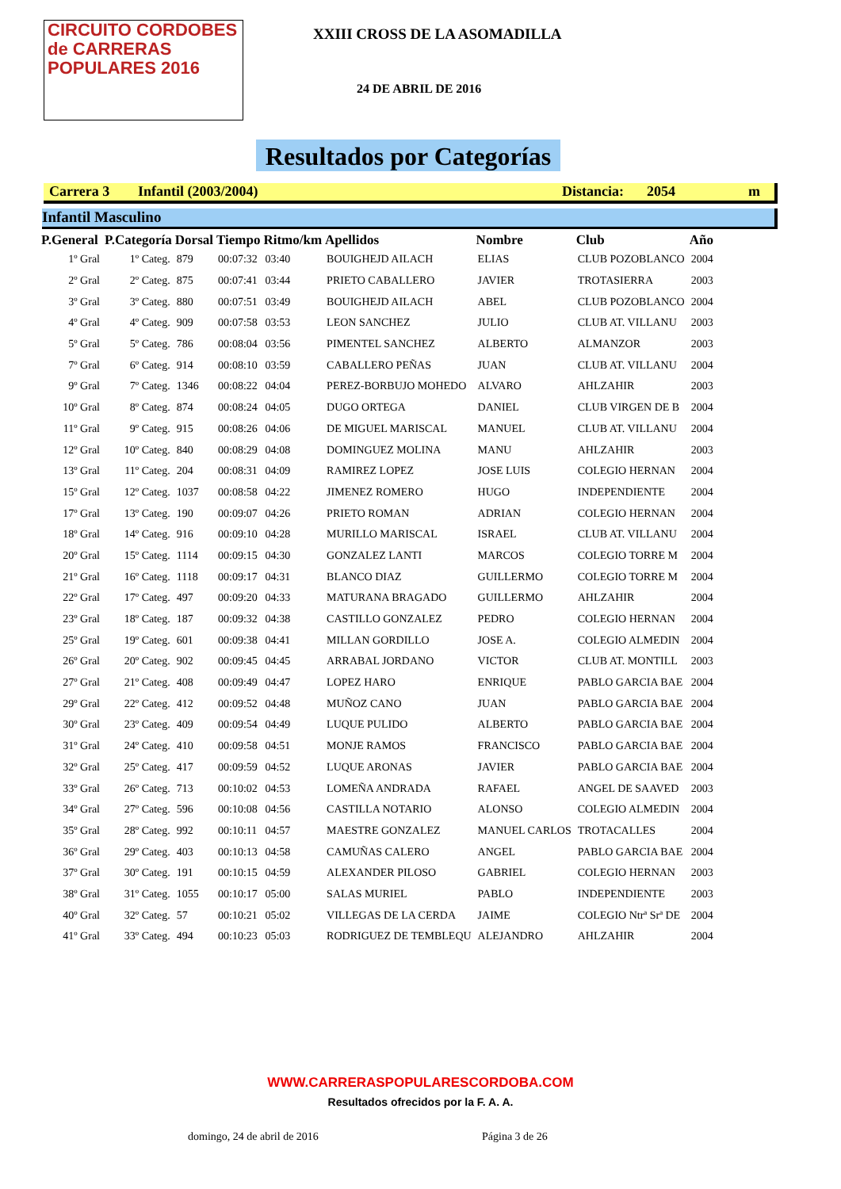CIRCUITO CORDOBES de CARRERAS POPULARES 2016
XXIII CROSS DE LA ASOMADILLA
24 DE ABRIL DE 2016
Resultados por Categorías
Carrera 3 Infantil (2003/2004) Distancia: 2054 m
Infantil Masculino
| P.General | P.Categoría | Dorsal | Tiempo | Ritmo/km | Apellidos | Nombre | Club | Año |
| --- | --- | --- | --- | --- | --- | --- | --- | --- |
| 1º Gral | 1º Categ. | 879 | 00:07:32 | 03:40 | BOUIGHEJD AILACH | ELIAS | CLUB POZOBLANCO | 2004 |
| 2º Gral | 2º Categ. | 875 | 00:07:41 | 03:44 | PRIETO CABALLERO | JAVIER | TROTASIERRA | 2003 |
| 3º Gral | 3º Categ. | 880 | 00:07:51 | 03:49 | BOUIGHEJD AILACH | ABEL | CLUB POZOBLANCO | 2004 |
| 4º Gral | 4º Categ. | 909 | 00:07:58 | 03:53 | LEON SANCHEZ | JULIO | CLUB AT. VILLANU | 2003 |
| 5º Gral | 5º Categ. | 786 | 00:08:04 | 03:56 | PIMENTEL SANCHEZ | ALBERTO | ALMANZOR | 2003 |
| 7º Gral | 6º Categ. | 914 | 00:08:10 | 03:59 | CABALLERO PEÑAS | JUAN | CLUB AT. VILLANU | 2004 |
| 9º Gral | 7º Categ. | 1346 | 00:08:22 | 04:04 | PEREZ-BORBUJO MOHEDO | ALVARO | AHLZAHIR | 2003 |
| 10º Gral | 8º Categ. | 874 | 00:08:24 | 04:05 | DUGO ORTEGA | DANIEL | CLUB VIRGEN DE B | 2004 |
| 11º Gral | 9º Categ. | 915 | 00:08:26 | 04:06 | DE MIGUEL MARISCAL | MANUEL | CLUB AT. VILLANU | 2004 |
| 12º Gral | 10º Categ. | 840 | 00:08:29 | 04:08 | DOMINGUEZ MOLINA | MANU | AHLZAHIR | 2003 |
| 13º Gral | 11º Categ. | 204 | 00:08:31 | 04:09 | RAMIREZ LOPEZ | JOSE LUIS | COLEGIO HERNAN | 2004 |
| 15º Gral | 12º Categ. | 1037 | 00:08:58 | 04:22 | JIMENEZ ROMERO | HUGO | INDEPENDIENTE | 2004 |
| 17º Gral | 13º Categ. | 190 | 00:09:07 | 04:26 | PRIETO ROMAN | ADRIAN | COLEGIO HERNAN | 2004 |
| 18º Gral | 14º Categ. | 916 | 00:09:10 | 04:28 | MURILLO MARISCAL | ISRAEL | CLUB AT. VILLANU | 2004 |
| 20º Gral | 15º Categ. | 1114 | 00:09:15 | 04:30 | GONZALEZ LANTI | MARCOS | COLEGIO TORRE M | 2004 |
| 21º Gral | 16º Categ. | 1118 | 00:09:17 | 04:31 | BLANCO DIAZ | GUILLERMO | COLEGIO TORRE M | 2004 |
| 22º Gral | 17º Categ. | 497 | 00:09:20 | 04:33 | MATURANA BRAGADO | GUILLERMO | AHLZAHIR | 2004 |
| 23º Gral | 18º Categ. | 187 | 00:09:32 | 04:38 | CASTILLO GONZALEZ | PEDRO | COLEGIO HERNAN | 2004 |
| 25º Gral | 19º Categ. | 601 | 00:09:38 | 04:41 | MILLAN GORDILLO | JOSE A. | COLEGIO ALMEDIN | 2004 |
| 26º Gral | 20º Categ. | 902 | 00:09:45 | 04:45 | ARRABAL JORDANO | VICTOR | CLUB AT. MONTILL | 2003 |
| 27º Gral | 21º Categ. | 408 | 00:09:49 | 04:47 | LOPEZ HARO | ENRIQUE | PABLO GARCIA BAE | 2004 |
| 29º Gral | 22º Categ. | 412 | 00:09:52 | 04:48 | MUÑOZ CANO | JUAN | PABLO GARCIA BAE | 2004 |
| 30º Gral | 23º Categ. | 409 | 00:09:54 | 04:49 | LUQUE PULIDO | ALBERTO | PABLO GARCIA BAE | 2004 |
| 31º Gral | 24º Categ. | 410 | 00:09:58 | 04:51 | MONJE RAMOS | FRANCISCO | PABLO GARCIA BAE | 2004 |
| 32º Gral | 25º Categ. | 417 | 00:09:59 | 04:52 | LUQUE ARONAS | JAVIER | PABLO GARCIA BAE | 2004 |
| 33º Gral | 26º Categ. | 713 | 00:10:02 | 04:53 | LOMEÑA ANDRADA | RAFAEL | ANGEL DE SAAVED | 2003 |
| 34º Gral | 27º Categ. | 596 | 00:10:08 | 04:56 | CASTILLA NOTARIO | ALONSO | COLEGIO ALMEDIN | 2004 |
| 35º Gral | 28º Categ. | 992 | 00:10:11 | 04:57 | MAESTRE GONZALEZ | MANUEL CARLOS | TROTACALLES | 2004 |
| 36º Gral | 29º Categ. | 403 | 00:10:13 | 04:58 | CAMUÑAS CALERO | ANGEL | PABLO GARCIA BAE | 2004 |
| 37º Gral | 30º Categ. | 191 | 00:10:15 | 04:59 | ALEXANDER PILOSO | GABRIEL | COLEGIO HERNAN | 2003 |
| 38º Gral | 31º Categ. | 1055 | 00:10:17 | 05:00 | SALAS MURIEL | PABLO | INDEPENDIENTE | 2003 |
| 40º Gral | 32º Categ. | 57 | 00:10:21 | 05:02 | VILLEGAS DE LA CERDA | JAIME | COLEGIO Ntrª Srª DE | 2004 |
| 41º Gral | 33º Categ. | 494 | 00:10:23 | 05:03 | RODRIGUEZ DE TEMBLEQU | ALEJANDRO | AHLZAHIR | 2004 |
WWW.CARRERASPOPULARESCORDOBA.COM
Resultados ofrecidos por la F. A. A.
domingo, 24 de abril de 2016 Página 3 de 26